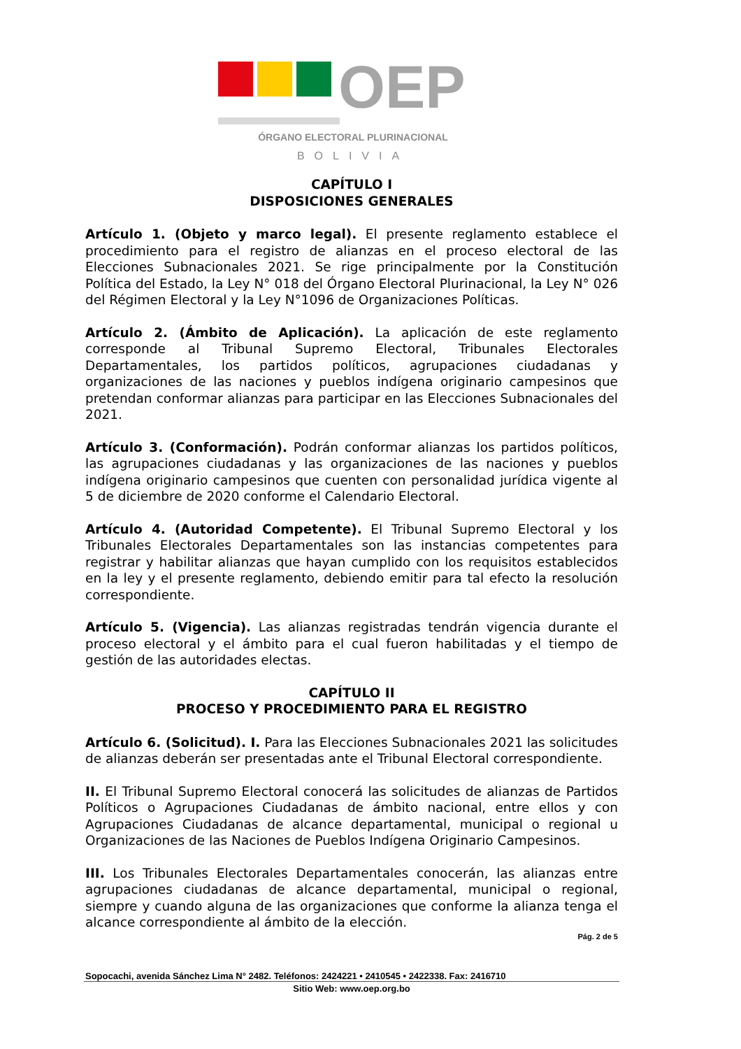OEP
ÓRGANO ELECTORAL PLURINACIONAL
BOLIVIA
CAPÍTULO I
DISPOSICIONES GENERALES
Artículo 1. (Objeto y marco legal). El presente reglamento establece el procedimiento para el registro de alianzas en el proceso electoral de las Elecciones Subnacionales 2021. Se rige principalmente por la Constitución Política del Estado, la Ley N° 018 del Órgano Electoral Plurinacional, la Ley N° 026 del Régimen Electoral y la Ley N°1096 de Organizaciones Políticas.
Artículo 2. (Ámbito de Aplicación). La aplicación de este reglamento corresponde al Tribunal Supremo Electoral, Tribunales Electorales Departamentales, los partidos políticos, agrupaciones ciudadanas y organizaciones de las naciones y pueblos indígena originario campesinos que pretendan conformar alianzas para participar en las Elecciones Subnacionales del 2021.
Artículo 3. (Conformación). Podrán conformar alianzas los partidos políticos, las agrupaciones ciudadanas y las organizaciones de las naciones y pueblos indígena originario campesinos que cuenten con personalidad jurídica vigente al 5 de diciembre de 2020 conforme el Calendario Electoral.
Artículo 4. (Autoridad Competente). El Tribunal Supremo Electoral y los Tribunales Electorales Departamentales son las instancias competentes para registrar y habilitar alianzas que hayan cumplido con los requisitos establecidos en la ley y el presente reglamento, debiendo emitir para tal efecto la resolución correspondiente.
Artículo 5. (Vigencia). Las alianzas registradas tendrán vigencia durante el proceso electoral y el ámbito para el cual fueron habilitadas y el tiempo de gestión de las autoridades electas.
CAPÍTULO II
PROCESO Y PROCEDIMIENTO PARA EL REGISTRO
Artículo 6. (Solicitud). I. Para las Elecciones Subnacionales 2021 las solicitudes de alianzas deberán ser presentadas ante el Tribunal Electoral correspondiente.
II. El Tribunal Supremo Electoral conocerá las solicitudes de alianzas de Partidos Políticos o Agrupaciones Ciudadanas de ámbito nacional, entre ellos y con Agrupaciones Ciudadanas de alcance departamental, municipal o regional u Organizaciones de las Naciones de Pueblos Indígena Originario Campesinos.
III. Los Tribunales Electorales Departamentales conocerán, las alianzas entre agrupaciones ciudadanas de alcance departamental, municipal o regional, siempre y cuando alguna de las organizaciones que conforme la alianza tenga el alcance correspondiente al ámbito de la elección.
Pág. 2 de 5
Sopocachi, avenida Sánchez Lima N° 2482. Teléfonos: 2424221 • 2410545 • 2422338. Fax: 2416710
Sitio Web: www.oep.org.bo